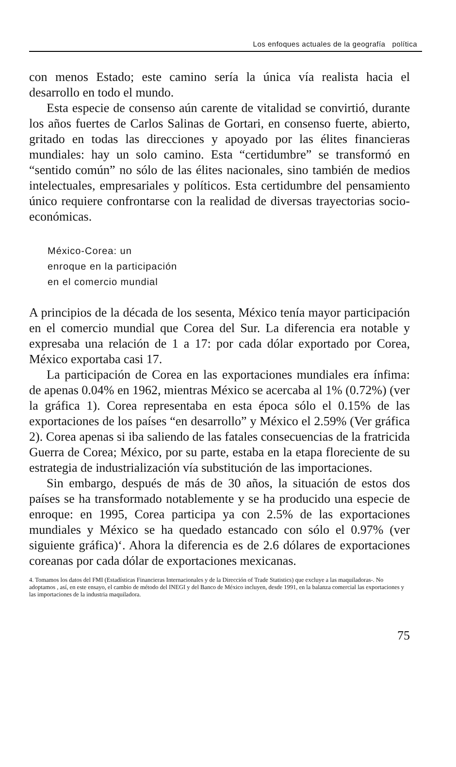Los enfoques actuales de la geografía política
con menos Estado; este camino sería la única vía realista hacia el desarrollo en todo el mundo.
Esta especie de consenso aún carente de vitalidad se convirtió, durante los años fuertes de Carlos Salinas de Gortari, en consenso fuerte, abierto, gritado en todas las direcciones y apoyado por las élites financieras mundiales: hay un solo camino. Esta “certidumbre” se transformó en “sentido común” no sólo de las élites nacionales, sino también de medios intelectuales, empresariales y políticos. Esta certidumbre del pensamiento único requiere confrontarse con la realidad de diversas trayectorias socio-económicas.
México-Corea: un
enroque en la participación
en el comercio mundial
A principios de la década de los sesenta, México tenía mayor participación en el comercio mundial que Corea del Sur. La diferencia era notable y expresaba una relación de 1 a 17: por cada dólar exportado por Corea, México exportaba casi 17.
La participación de Corea en las exportaciones mundiales era ínfima: de apenas 0.04% en 1962, mientras México se acercaba al 1% (0.72%) (ver la gráfica 1). Corea representaba en esta época sólo el 0.15% de las exportaciones de los países “en desarrollo” y México el 2.59% (Ver gráfica 2). Corea apenas si iba saliendo de las fatales consecuencias de la fratricida Guerra de Corea; México, por su parte, estaba en la etapa floreciente de su estrategia de industrialización vía substitución de las importaciones.
Sin embargo, después de más de 30 años, la situación de estos dos países se ha transformado notablemente y se ha producido una especie de enroque: en 1995, Corea participa ya con 2.5% de las exportaciones mundiales y México se ha quedado estancado con sólo el 0.97% (ver siguiente gráfica)‘. Ahora la diferencia es de 2.6 dólares de exportaciones coreanas por cada dólar de exportaciones mexicanas.
4. Tomamos los datos del FMI (Estadísticas Financieras Internacionales y de la Dirección of Trade Statistics) que excluye a las maquiladoras-. No adoptamos , así, en este ensayo, el cambio de método del INEGI y del Banco de México incluyen, desde 1991, en la balanza comercial las exportaciones y las importaciones de la industria maquiladora.
75